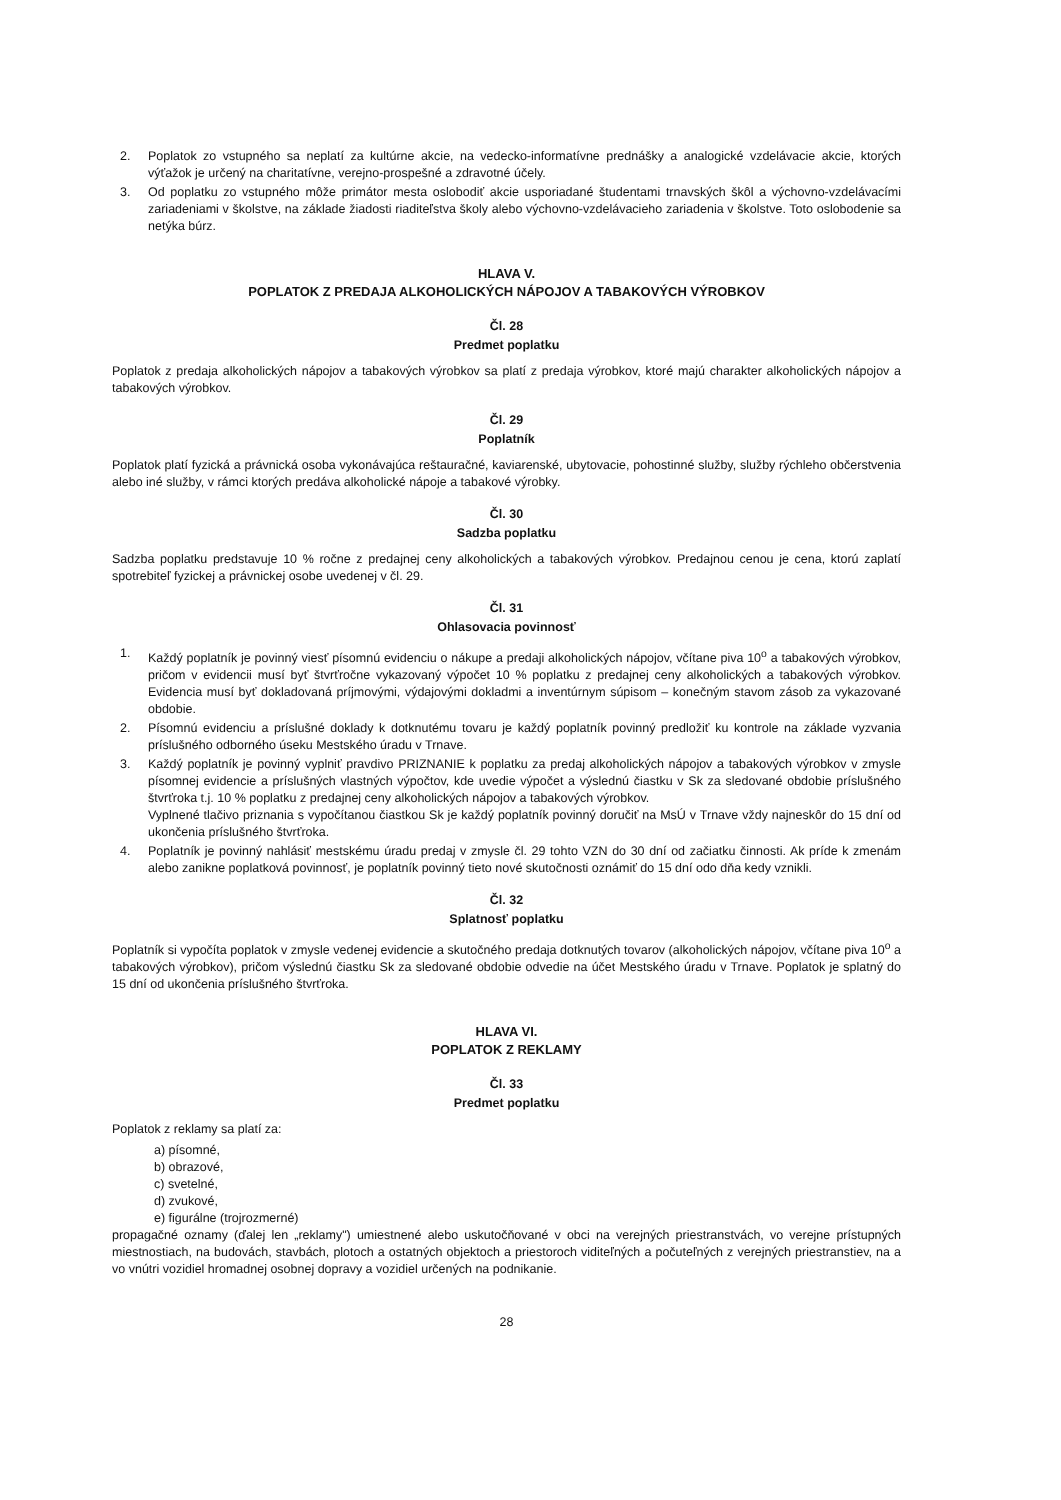2. Poplatok zo vstupného sa neplatí za kultúrne akcie, na vedecko-informatívne prednášky a analogické vzdelávacie akcie, ktorých výťažok je určený na charitatívne, verejno-prospešné a zdravotné účely.
3. Od poplatku zo vstupného môže primátor mesta oslobodiť akcie usporiadané študentami trnavských škôl a výchovno-vzdelávacími zariadeniami v školstve, na základe žiadosti riaditeľstva školy alebo výchovno-vzdelávacieho zariadenia v školstve. Toto oslobodenie sa netýka búrz.
HLAVA V.
POPLATOK Z PREDAJA ALKOHOLICKÝCH NÁPOJOV A TABAKOVÝCH VÝROBKOV
Čl. 28
Predmet poplatku
Poplatok z predaja alkoholických nápojov a tabakových výrobkov sa platí z predaja výrobkov, ktoré majú charakter alkoholických nápojov a tabakových výrobkov.
Čl. 29
Poplatník
Poplatok platí fyzická a právnická osoba vykonávajúca reštauračné, kaviarenské, ubytovacie, pohostinné služby, služby rýchleho občerstvenia alebo iné služby, v rámci ktorých predáva alkoholické nápoje a tabakové výrobky.
Čl. 30
Sadzba poplatku
Sadzba poplatku predstavuje 10 % ročne z predajnej ceny alkoholických a tabakových výrobkov. Predajnou cenou je cena, ktorú zaplatí spotrebiteľ fyzickej a právnickej osobe uvedenej v čl. 29.
Čl. 31
Ohlasovacia povinnosť
1. Každý poplatník je povinný viesť písomnú evidenciu o nákupe a predaji alkoholických nápojov, včítane piva 10<sup>o</sup> a tabakových výrobkov, pričom v evidencii musí byť štvrťročne vykazovaný výpočet 10 % poplatku z predajnej ceny alkoholických a tabakových výrobkov. Evidencia musí byť dokladovaná príjmovými, výdajovými dokladmi a inventúrnym súpisom – konečným stavom zásob za vykazované obdobie.
2. Písomnú evidenciu a príslušné doklady k dotknutému tovaru je každý poplatník povinný predložiť ku kontrole na základe vyzvania príslušného odborného úseku Mestského úradu v Trnave.
3. Každý poplatník je povinný vyplniť pravdivo PRIZNANIE k poplatku za predaj alkoholických nápojov a tabakových výrobkov v zmysle písomnej evidencie a príslušných vlastných výpočtov, kde uvedie výpočet a výslednú čiastku v Sk za sledované obdobie príslušného štvrťroka t.j. 10 % poplatku z predajnej ceny alkoholických nápojov a tabakových výrobkov.
Vyplnené tlačivo priznania s vypočítanou čiastkou Sk je každý poplatník povinný doručiť na MsÚ v Trnave vždy najneskôr do 15 dní od ukončenia príslušného štvrťroka.
4. Poplatník je povinný nahlásiť mestskému úradu predaj v zmysle čl. 29 tohto VZN do 30 dní od začiatku činnosti. Ak príde k zmenám alebo zanikne poplatková povinnosť, je poplatník povinný tieto nové skutočnosti oznámiť do 15 dní odo dňa kedy vznikli.
Čl. 32
Splatnosť poplatku
Poplatník si vypočíta poplatok v zmysle vedenej evidencie a skutočného predaja dotknutých tovarov (alkoholických nápojov, včítane piva 10<sup>o</sup> a tabakových výrobkov), pričom výslednú čiastku Sk za sledované obdobie odvedie na účet Mestského úradu v Trnave. Poplatok je splatný do 15 dní od ukončenia príslušného štvrťroka.
HLAVA VI.
POPLATOK Z REKLAMY
Čl. 33
Predmet poplatku
Poplatok z reklamy sa platí za:
a) písomné,
b) obrazové,
c) svetelné,
d) zvukové,
e) figurálne (trojrozmerné)
propagačné oznamy (ďalej len „reklamy") umiestnené alebo uskutočňované v obci na verejných priestranstvách, vo verejne prístupných miestnostiach, na budovách, stavbách, plotoch a ostatných objektoch a priestoroch viditeľných a počuteľných z verejných priestranstiev, na a vo vnútri vozidiel hromadnej osobnej dopravy a vozidiel určených na podnikanie.
28